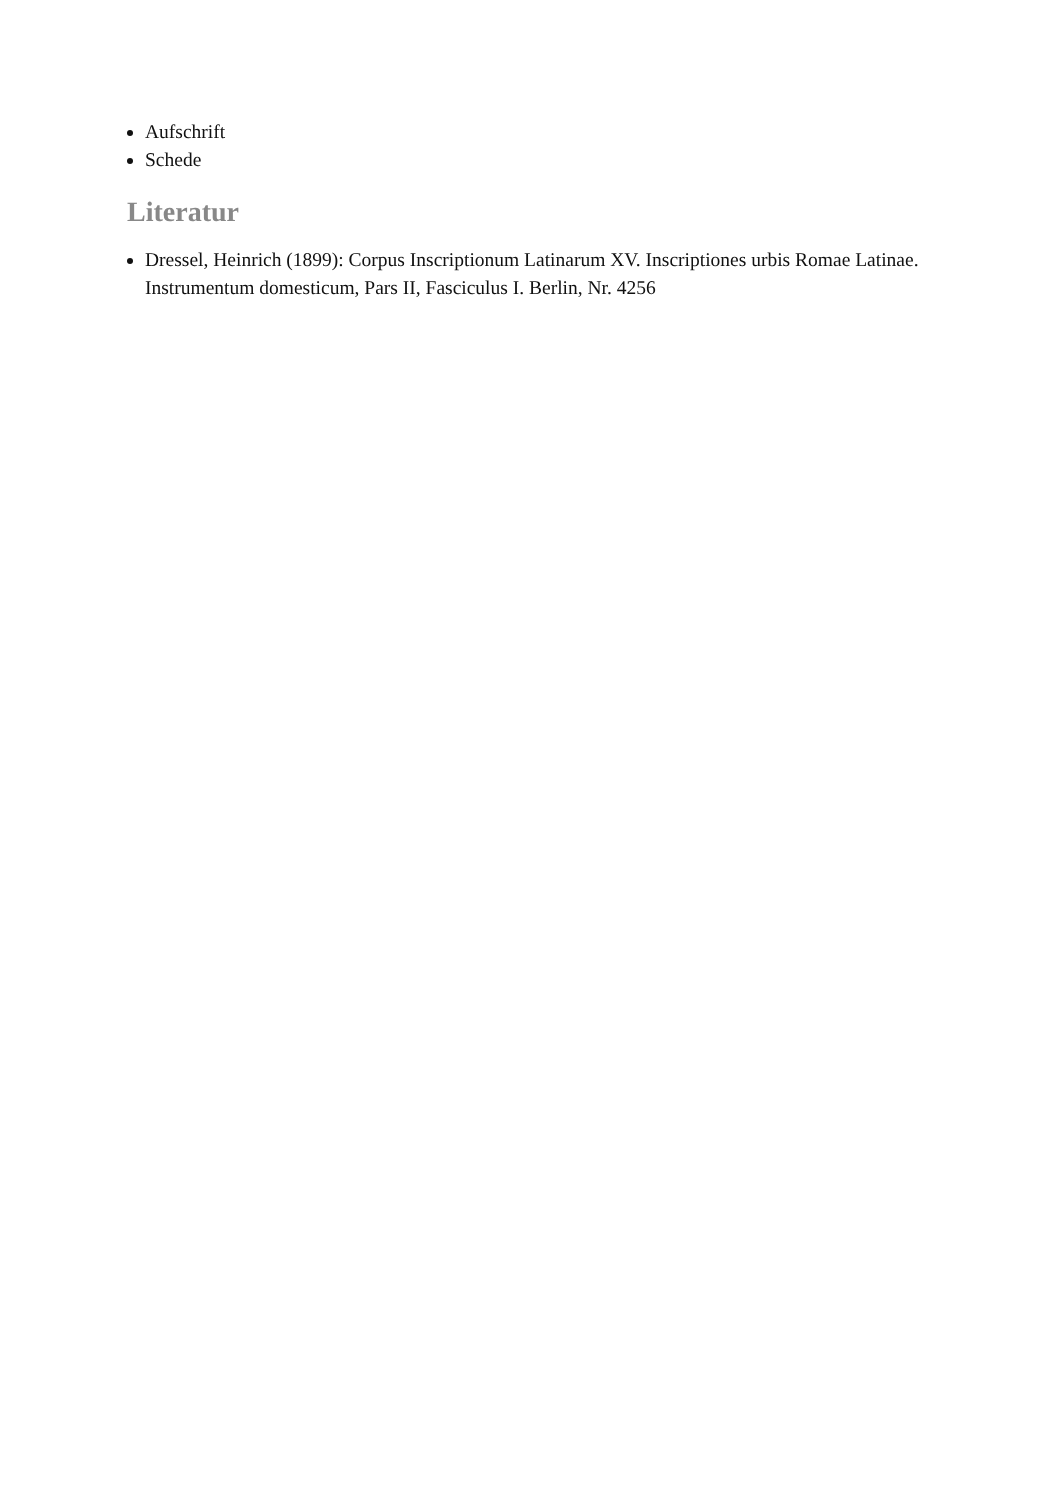Aufschrift
Schede
Literatur
Dressel, Heinrich (1899): Corpus Inscriptionum Latinarum XV. Inscriptiones urbis Romae Latinae. Instrumentum domesticum, Pars II, Fasciculus I. Berlin, Nr. 4256